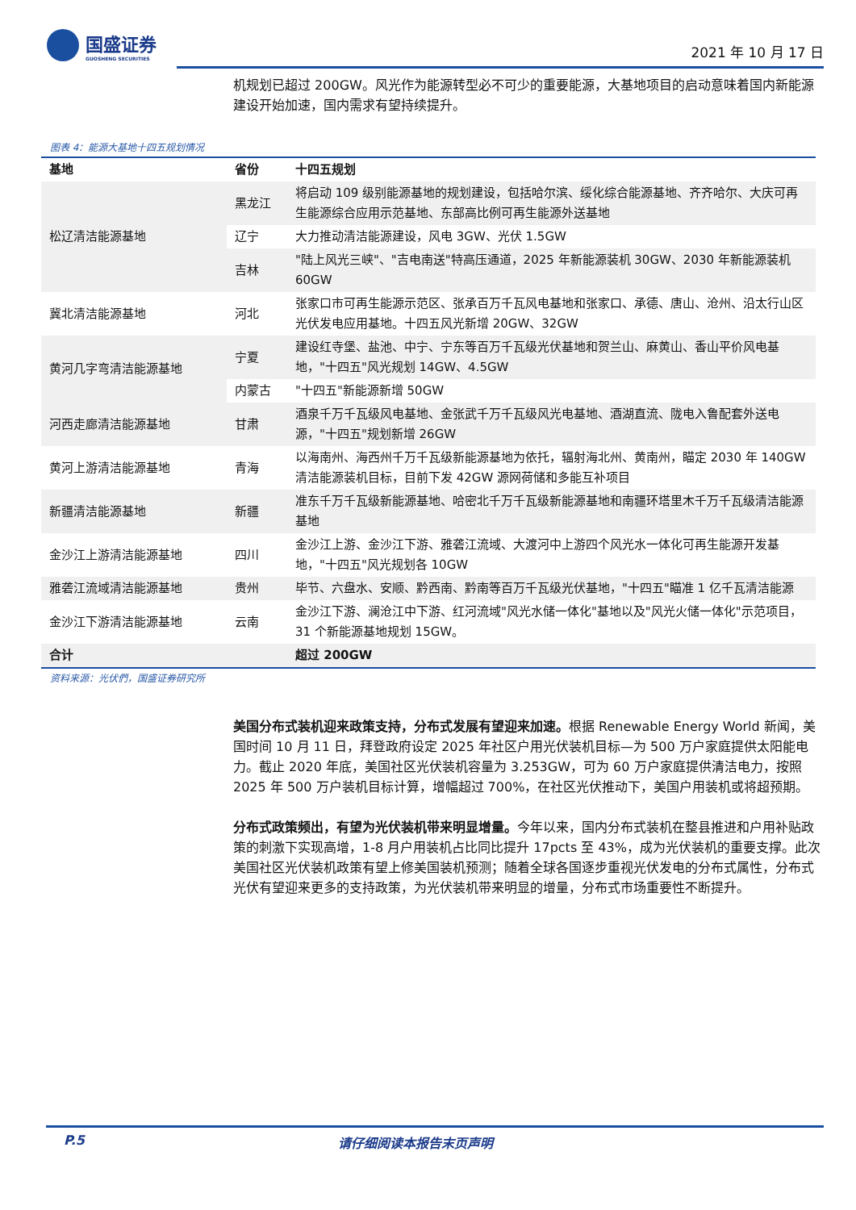国盛证券
GUOSHENG SECURITIES
2021 年 10 月 17 日
机规划已超过 200GW。风光作为能源转型必不可少的重要能源，大基地项目的启动意味着国内新能源建设开始加速，国内需求有望持续提升。
图表 4：能源大基地十四五规划情况
| 基地 | 省份 | 十四五规划 |
| --- | --- | --- |
| 松辽清洁能源基地 | 黑龙江 | 将启动 109 级别能源基地的规划建设，包括哈尔滨、绥化综合能源基地、齐齐哈尔、大庆可再生能源综合应用示范基地、东部高比例可再生能源外送基地 |
| | 辽宁 | 大力推动清洁能源建设，风电 3GW、光伏 1.5GW |
| | 吉林 | "陆上风光三峡"、"吉电南送"特高压通道，2025 年新能源装机 30GW、2030 年新能源装机 60GW |
| 冀北清洁能源基地 | 河北 | 张家口市可再生能源示范区、张承百万千瓦风电基地和张家口、承德、唐山、沧州、沿太行山区光伏发电应用基地。十四五风光新增 20GW、32GW |
| 黄河几字弯清洁能源基地 | 宁夏 | 建设红寺堡、盐池、中宁、宁东等百万千瓦级光伏基地和贺兰山、麻黄山、香山平价风电基地，"十四五"风光规划 14GW、4.5GW |
| | 内蒙古 | "十四五"新能源新增 50GW |
| 河西走廊清洁能源基地 | 甘肃 | 酒泉千万千瓦级风电基地、金张武千万千瓦级风光电基地、酒湖直流、陇电入鲁配套外送电源，"十四五"规划新增 26GW |
| 黄河上游清洁能源基地 | 青海 | 以海南州、海西州千万千瓦级新能源基地为依托，辐射海北州、黄南州，瞄定 2030 年 140GW 清洁能源装机目标，目前下发 42GW 源网荷储和多能互补项目 |
| 新疆清洁能源基地 | 新疆 | 准东千万千瓦级新能源基地、哈密北千万千瓦级新能源基地和南疆环塔里木千万千瓦级清洁能源基地 |
| 金沙江上游清洁能源基地 | 四川 | 金沙江上游、金沙江下游、雅砻江流域、大渡河中上游四个风光水一体化可再生能源开发基地，"十四五"风光规划各 10GW |
| 雅砻江流域清洁能源基地 | 贵州 | 毕节、六盘水、安顺、黔西南、黔南等百万千瓦级光伏基地，"十四五"瞄准 1 亿千瓦清洁能源 |
| 金沙江下游清洁能源基地 | 云南 | 金沙江下游、澜沧江中下游、红河流域"风光水储一体化"基地以及"风光火储一体化"示范项目，31 个新能源基地规划 15GW。 |
| 合计 | | 超过 200GW |
资料来源：光伏們，国盛证券研究所
美国分布式装机迎来政策支持，分布式发展有望迎来加速。根据 Renewable Energy World 新闻，美国时间 10 月 11 日，拜登政府设定 2025 年社区户用光伏装机目标—为 500 万户家庭提供太阳能电力。截止 2020 年底，美国社区光伏装机容量为 3.253GW，可为 60 万户家庭提供清洁电力，按照 2025 年 500 万户装机目标计算，增幅超过 700%，在社区光伏推动下，美国户用装机或将超预期。
分布式政策频出，有望为光伏装机带来明显增量。今年以来，国内分布式装机在整县推进和户用补贴政策的刺激下实现高增，1-8 月户用装机占比同比提升 17pcts 至 43%，成为光伏装机的重要支撑。此次美国社区光伏装机政策有望上修美国装机预测；随着全球各国逐步重视光伏发电的分布式属性，分布式光伏有望迎来更多的支持政策，为光伏装机带来明显的增量，分布式市场重要性不断提升。
P.5 请仔细阅读本报告末页声明